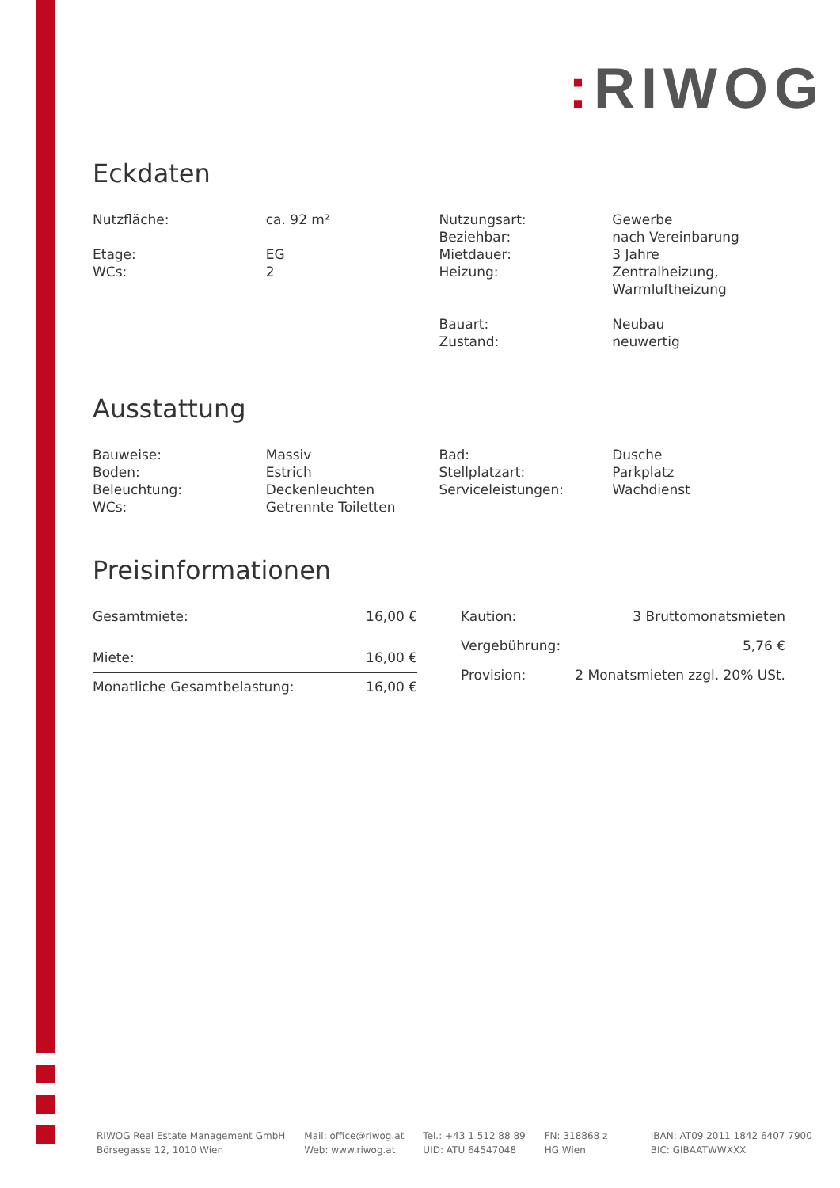: RIWOG
Eckdaten
| Nutzfläche: | ca. 92 m² | Nutzungsart: | Gewerbe |
| | | Beziehbar: | nach Vereinbarung |
| Etage: | EG | Mietdauer: | 3 Jahre |
| WCs: | 2 | Heizung: | Zentralheizung, Warmluftheizung |
| | | Bauart: | Neubau |
| | | Zustand: | neuwertig |
Ausstattung
| Bauweise: | Massiv | Bad: | Dusche |
| Boden: | Estrich | Stellplatzart: | Parkplatz |
| Beleuchtung: | Deckenleuchten | Serviceleistungen: | Wachdienst |
| WCs: | Getrennte Toiletten | | |
Preisinformationen
| Gesamtmiete: | 16,00 € |
| Miete: | 16,00 € |
| Monatliche Gesamtbelastung: | 16,00 € |
| Kaution: | 3 Bruttomonatsmieten |
| Vergebührung: | 5,76 € |
| Provision: | 2 Monatsmieten zzgl. 20% USt. |
RIWOG Real Estate Management GmbH
Börsegasse 12, 1010 Wien
Mail: office@riwog.at
Web: www.riwog.at
Tel.: +43 1 512 88 89
UID: ATU 64547048
FN: 318868 z
HG Wien
IBAN: AT09 2011 1842 6407 7900
BIC: GIBAATWWXXX